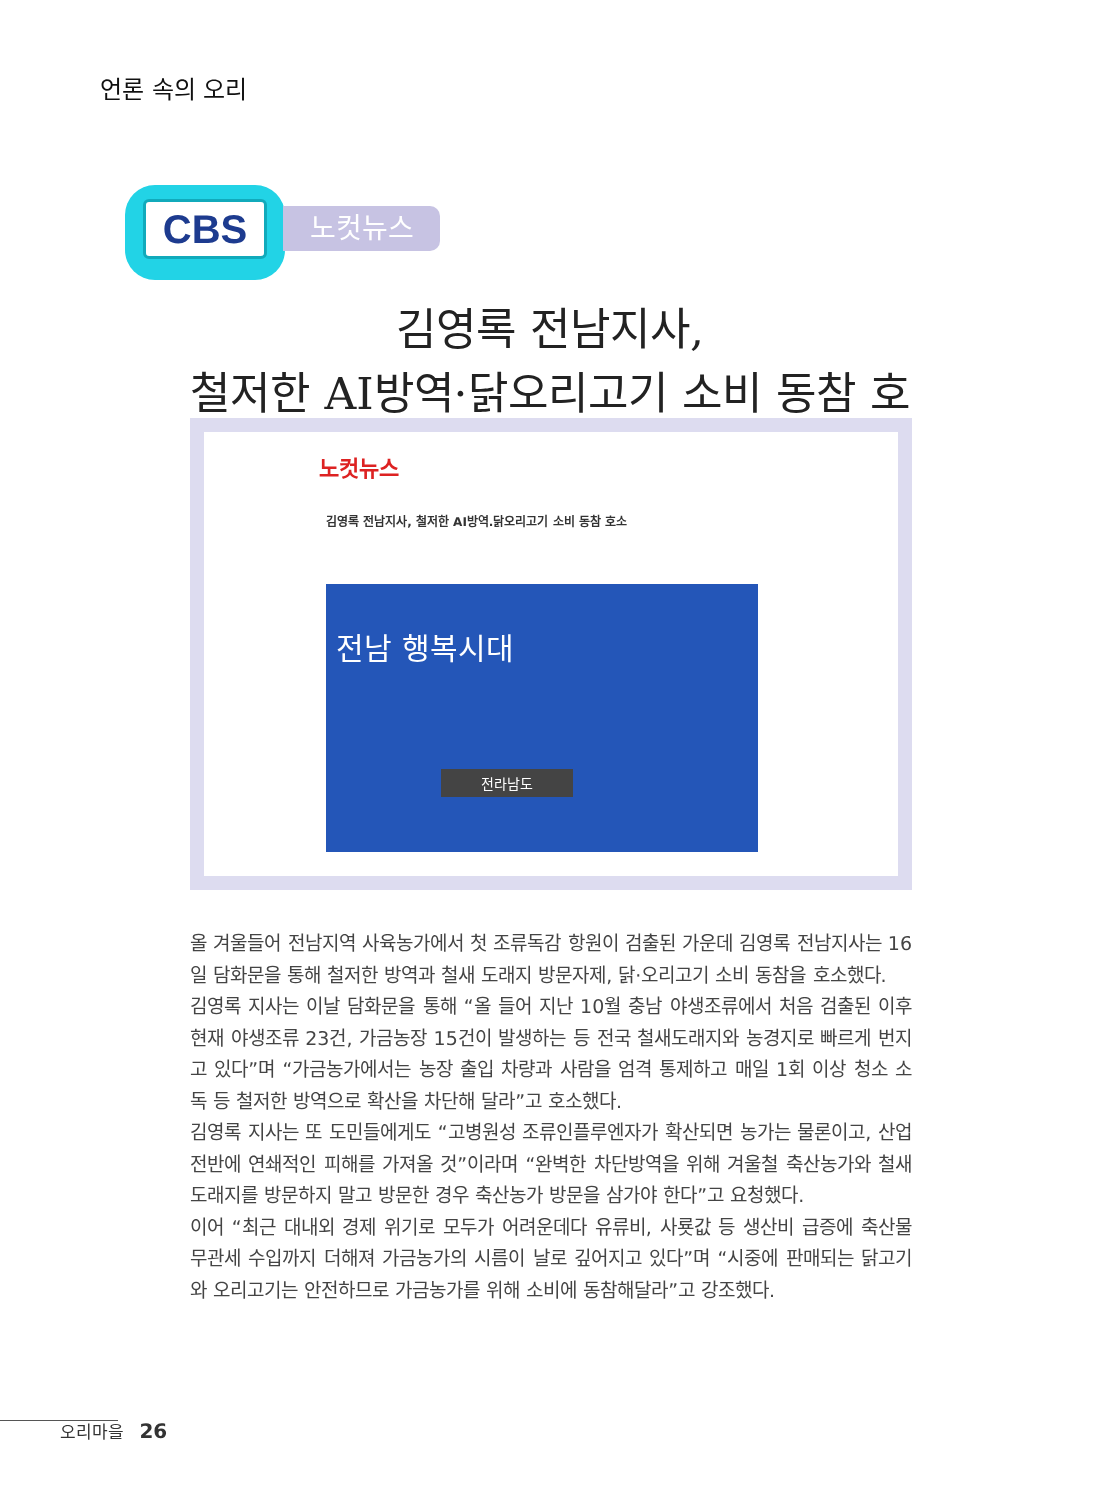언론 속의 오리
CBS
노컷뉴스
김영록 전남지사,
철저한 AI방역·닭오리고기 소비 동참 호소
노컷뉴스
김영록 전남지사, 철저한 AI방역.닭오리고기 소비 동참 호소
전남 행복시대
전라남도
올 겨울들어 전남지역 사육농가에서 첫 조류독감 항원이 검출된 가운데 김영록 전남지사는 16일 담화문을 통해 철저한 방역과 철새 도래지 방문자제, 닭·오리고기 소비 동참을 호소했다.
김영록 지사는 이날 담화문을 통해 “올 들어 지난 10월 충남 야생조류에서 처음 검출된 이후 현재 야생조류 23건, 가금농장 15건이 발생하는 등 전국 철새도래지와 농경지로 빠르게 번지고 있다”며 “가금농가에서는 농장 출입 차량과 사람을 엄격 통제하고 매일 1회 이상 청소 소독 등 철저한 방역으로 확산을 차단해 달라”고 호소했다.
김영록 지사는 또 도민들에게도 “고병원성 조류인플루엔자가 확산되면 농가는 물론이고, 산업 전반에 연쇄적인 피해를 가져올 것”이라며 “완벽한 차단방역을 위해 겨울철 축산농가와 철새도래지를 방문하지 말고 방문한 경우 축산농가 방문을 삼가야 한다”고 요청했다.
이어 “최근 대내외 경제 위기로 모두가 어려운데다 유류비, 사룟값 등 생산비 급증에 축산물 무관세 수입까지 더해져 가금농가의 시름이 날로 깊어지고 있다”며 “시중에 판매되는 닭고기와 오리고기는 안전하므로 가금농가를 위해 소비에 동참해달라”고 강조했다.
오리마을 26